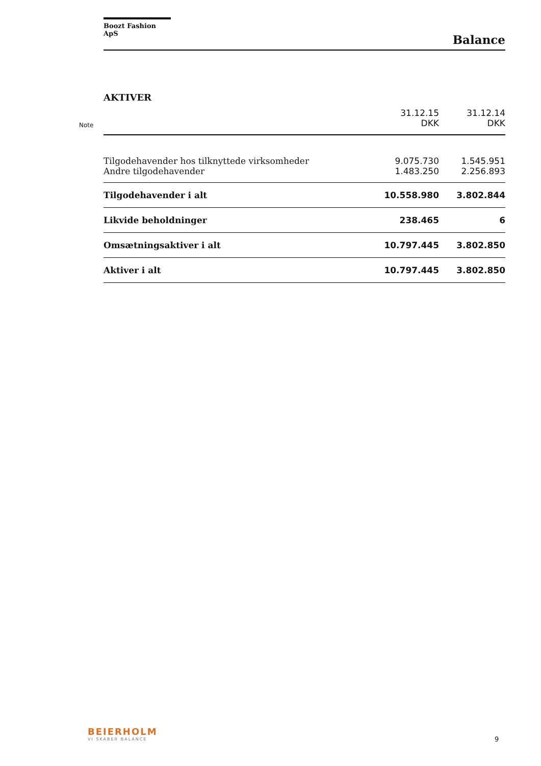Boozt Fashion ApS
Balance
AKTIVER
| Note | | 31.12.15 DKK | 31.12.14 DKK |
| | Tilgodehavender hos tilknyttede virksomheder | 9.075.730 | 1.545.951 |
| | Andre tilgodehavender | 1.483.250 | 2.256.893 |
| | Tilgodehavender i alt | 10.558.980 | 3.802.844 |
| | Likvide beholdninger | 238.465 | 6 |
| | Omsætningsaktiver i alt | 10.797.445 | 3.802.850 |
| | Aktiver i alt | 10.797.445 | 3.802.850 |
BEIERHOLM
VI SKABER BALANCE
9